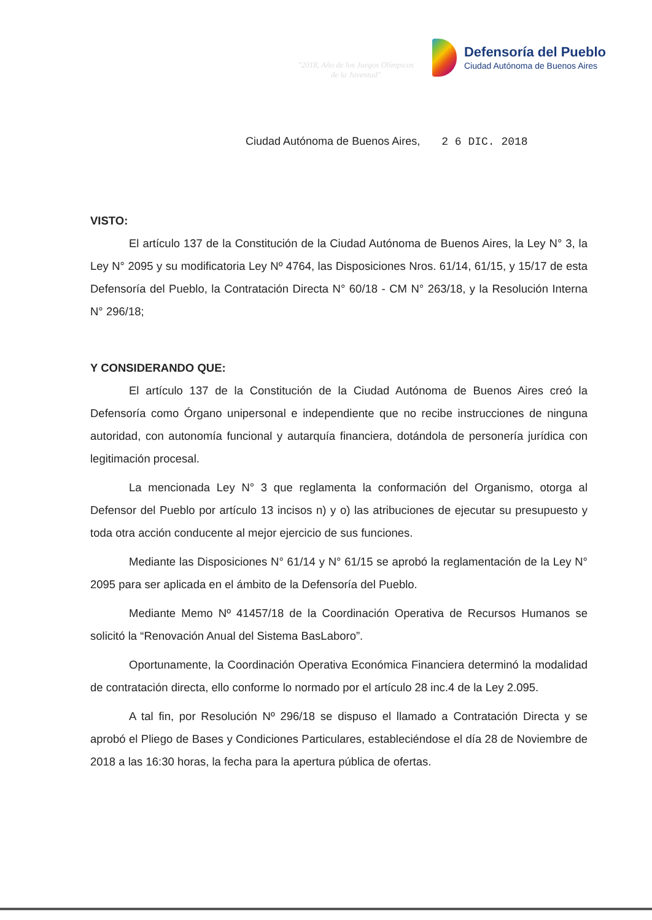"2018, Año de los Juegos Olímpicos
de la Juventud"
Defensoría del Pueblo
Ciudad Autónoma de Buenos Aires
Ciudad Autónoma de Buenos Aires, 2 6 DIC. 2018
VISTO:
El artículo 137 de la Constitución de la Ciudad Autónoma de Buenos Aires, la Ley N° 3, la Ley N° 2095 y su modificatoria Ley Nº 4764, las Disposiciones Nros. 61/14, 61/15, y 15/17 de esta Defensoría del Pueblo, la Contratación Directa N° 60/18 - CM N° 263/18, y la Resolución Interna N° 296/18;
Y CONSIDERANDO QUE:
El artículo 137 de la Constitución de la Ciudad Autónoma de Buenos Aires creó la Defensoría como Órgano unipersonal e independiente que no recibe instrucciones de ninguna autoridad, con autonomía funcional y autarquía financiera, dotándola de personería jurídica con legitimación procesal.
La mencionada Ley N° 3 que reglamenta la conformación del Organismo, otorga al Defensor del Pueblo por artículo 13 incisos n) y o) las atribuciones de ejecutar su presupuesto y toda otra acción conducente al mejor ejercicio de sus funciones.
Mediante las Disposiciones N° 61/14 y N° 61/15 se aprobó la reglamentación de la Ley N° 2095 para ser aplicada en el ámbito de la Defensoría del Pueblo.
Mediante Memo Nº 41457/18 de la Coordinación Operativa de Recursos Humanos se solicitó la “Renovación Anual del Sistema BasLaboro”.
Oportunamente, la Coordinación Operativa Económica Financiera determinó la modalidad de contratación directa, ello conforme lo normado por el artículo 28 inc.4 de la Ley 2.095.
A tal fin, por Resolución Nº 296/18 se dispuso el llamado a Contratación Directa y se aprobó el Pliego de Bases y Condiciones Particulares, estableciéndose el día 28 de Noviembre de 2018 a las 16:30 horas, la fecha para la apertura pública de ofertas.